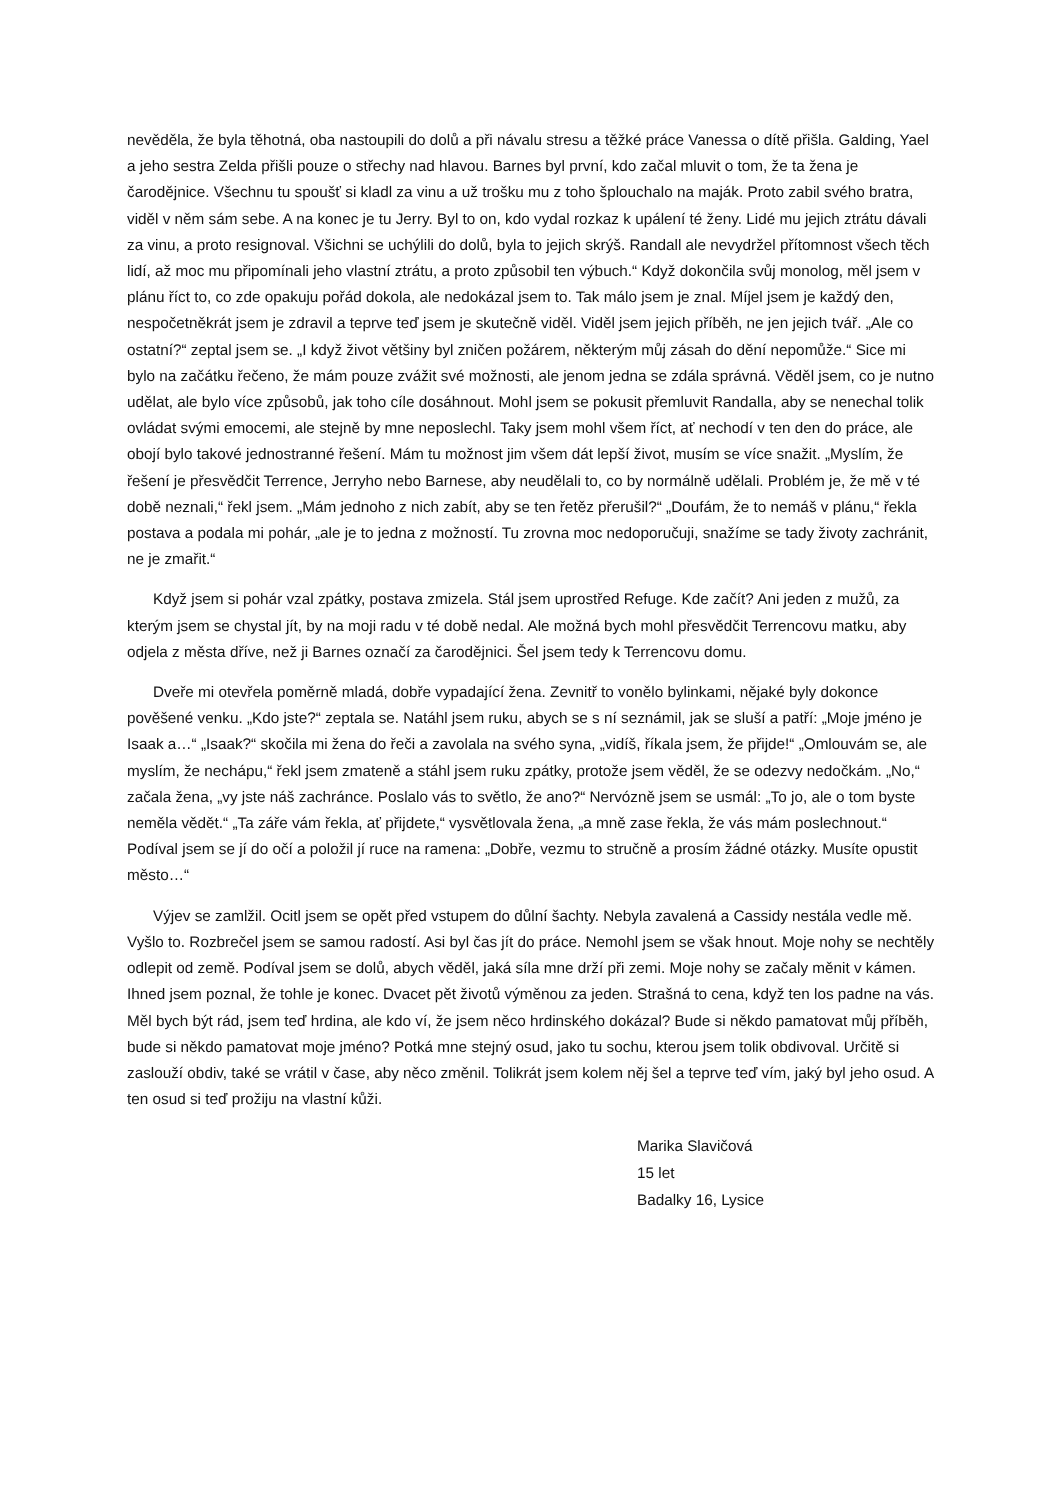nevěděla, že byla těhotná, oba nastoupili do dolů a při návalu stresu a těžké práce Vanessa o dítě přišla. Galding, Yael a jeho sestra Zelda přišli pouze o střechy nad hlavou. Barnes byl první, kdo začal mluvit o tom, že ta žena je čarodějnice. Všechnu tu spoušť si kladl za vinu a už trošku mu z toho šplouchalo na maják. Proto zabil svého bratra, viděl v něm sám sebe. A na konec je tu Jerry. Byl to on, kdo vydal rozkaz k upálení té ženy. Lidé mu jejich ztrátu dávali za vinu, a proto resignoval. Všichni se uchýlili do dolů, byla to jejich skrýš. Randall ale nevydržel přítomnost všech těch lidí, až moc mu připomínali jeho vlastní ztrátu, a proto způsobil ten výbuch.“ Když dokončila svůj monolog, měl jsem v plánu říct to, co zde opakuju pořád dokola, ale nedokázal jsem to. Tak málo jsem je znal. Míjel jsem je každý den, nespočetněkrát jsem je zdravil a teprve teď jsem je skutečně viděl. Viděl jsem jejich příběh, ne jen jejich tvář. „Ale co ostatní?“ zeptal jsem se. „I když život většiny byl zničen požárem, některým můj zásah do dění nepomůže.“ Sice mi bylo na začátku řečeno, že mám pouze zvážit své možnosti, ale jenom jedna se zdála správná. Věděl jsem, co je nutno udělat, ale bylo více způsobů, jak toho cíle dosáhnout. Mohl jsem se pokusit přemluvit Randalla, aby se nenechal tolik ovládat svými emocemi, ale stejně by mne neposlechl. Taky jsem mohl všem říct, ať nechodí v ten den do práce, ale obojí bylo takové jednostranné řešení. Mám tu možnost jim všem dát lepší život, musím se více snažit. „Myslím, že řešení je přesvědčit Terrence, Jerryho nebo Barnese, aby neudělali to, co by normálně udělali. Problém je, že mě v té době neznali,“ řekl jsem. „Mám jednoho z nich zabít, aby se ten řetěz přerušil?“ „Doufám, že to nemáš v plánu,“ řekla postava a podala mi pohár, „ale je to jedna z možností. Tu zrovna moc nedoporučuji, snažíme se tady životy zachránit, ne je zmařit.“
Když jsem si pohár vzal zpátky, postava zmizela. Stál jsem uprostřed Refuge. Kde začít? Ani jeden z mužů, za kterým jsem se chystal jít, by na moji radu v té době nedal. Ale možná bych mohl přesvědčit Terrencovu matku, aby odjela z města dříve, než ji Barnes označí za čarodějnici. Šel jsem tedy k Terrencovu domu.
Dveře mi otevřela poměrně mladá, dobře vypadající žena. Zevnitř to vonělo bylinkami, nějaké byly dokonce pověšené venku. „Kdo jste?“ zeptala se. Natáhl jsem ruku, abych se s ní seznámil, jak se sluší a patří: „Moje jméno je Isaak a…“ „Isaak?“ skočila mi žena do řeči a zavolala na svého syna, „vidíš, říkala jsem, že přijde!“ „Omlouvám se, ale myslím, že nechápu,“ řekl jsem zmateně a stáhl jsem ruku zpátky, protože jsem věděl, že se odezvy nedočkám. „No,“ začala žena, „vy jste náš zachránce. Poslalo vás to světlo, že ano?“ Nervózně jsem se usmál: „To jo, ale o tom byste neměla vědět.“ „Ta záře vám řekla, ať přijdete,“ vysvětlovala žena, „a mně zase řekla, že vás mám poslechnout.“ Podíval jsem se jí do očí a položil jí ruce na ramena: „Dobře, vezmu to stručně a prosím žádné otázky. Musíte opustit město…“
Výjev se zamlžil. Ocitl jsem se opět před vstupem do důlní šachty. Nebyla zavalená a Cassidy nestála vedle mě. Vyšlo to. Rozbrečel jsem se samou radostí. Asi byl čas jít do práce. Nemohl jsem se však hnout. Moje nohy se nechtěly odlepit od země. Podíval jsem se dolů, abych věděl, jaká síla mne drží při zemi. Moje nohy se začaly měnit v kámen. Ihned jsem poznal, že tohle je konec. Dvacet pět životů výměnou za jeden. Strašná to cena, když ten los padne na vás. Měl bych být rád, jsem teď hrdina, ale kdo ví, že jsem něco hrdinského dokázal? Bude si někdo pamatovat můj příběh, bude si někdo pamatovat moje jméno? Potká mne stejný osud, jako tu sochu, kterou jsem tolik obdivoval. Určitě si zaslouží obdiv, také se vrátil v čase, aby něco změnil. Tolikrát jsem kolem něj šel a teprve teď vím, jaký byl jeho osud. A ten osud si teď prožiju na vlastní kůži.
Marika Slavičová
15 let
Badalky 16, Lysice